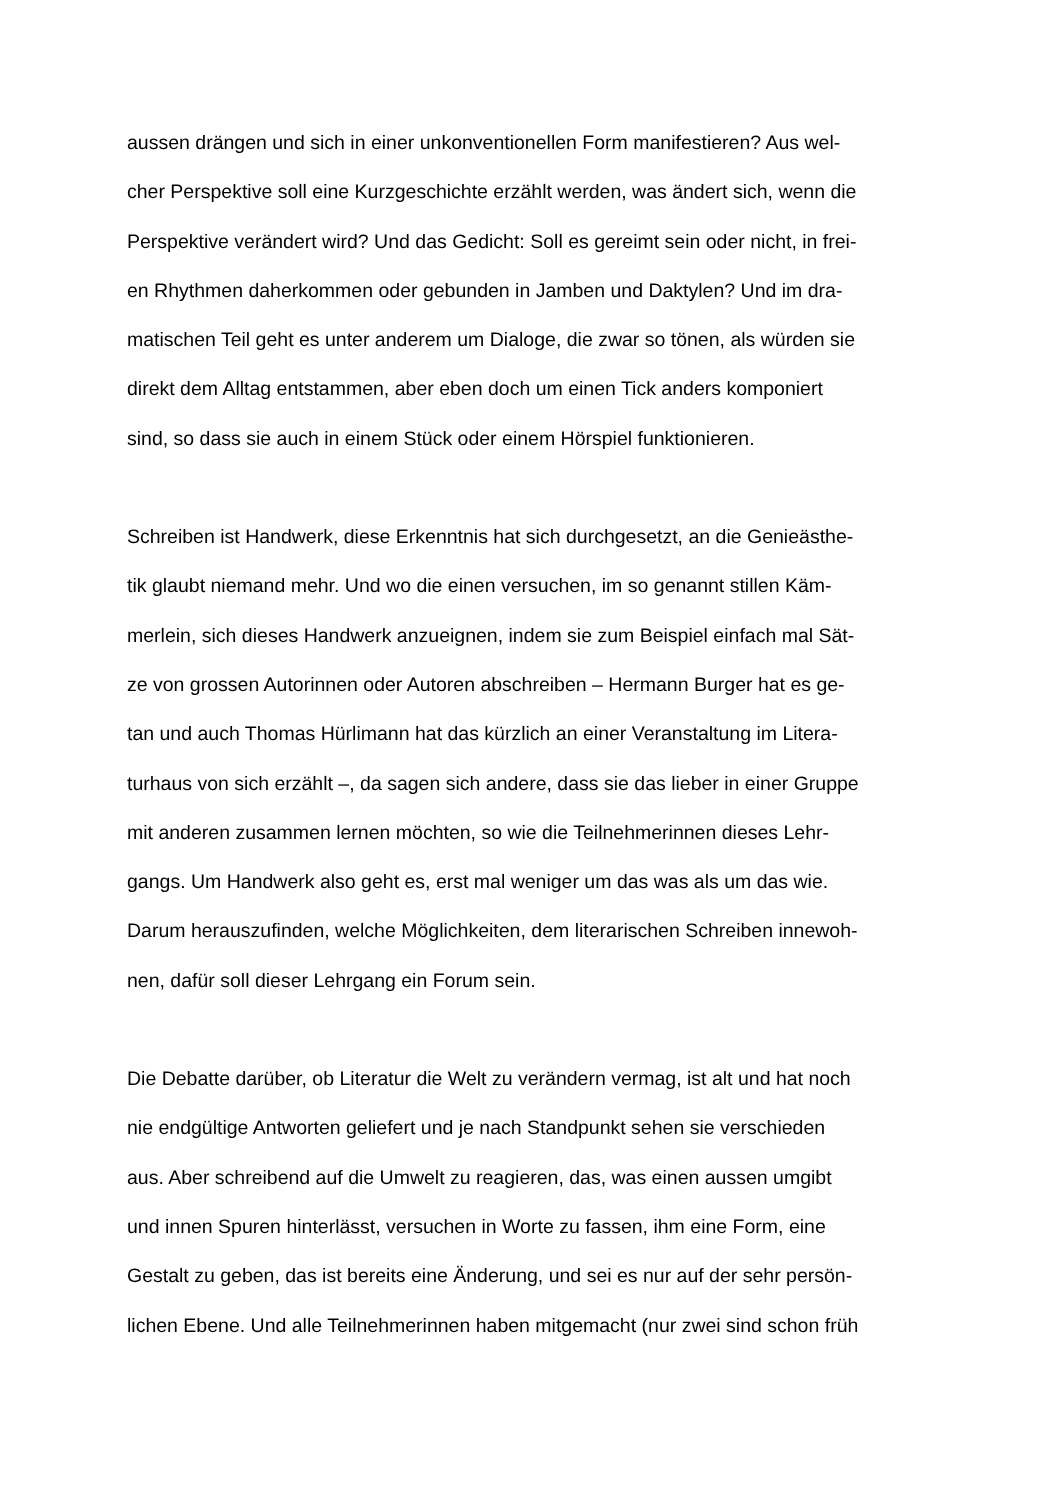aussen drängen und sich in einer unkonventionellen Form manifestieren? Aus wel-
cher Perspektive soll eine Kurzgeschichte erzählt werden, was ändert sich, wenn die
Perspektive verändert wird? Und das Gedicht: Soll es gereimt sein oder nicht, in frei-
en Rhythmen daherkommen oder gebunden in Jamben und Daktylen? Und im dra-
matischen Teil geht es unter anderem um Dialoge, die zwar so tönen, als würden sie
direkt dem Alltag entstammen, aber eben doch um einen Tick anders komponiert
sind, so dass sie auch in einem Stück oder einem Hörspiel funktionieren.
Schreiben ist Handwerk, diese Erkenntnis hat sich durchgesetzt, an die Genieästhe-
tik glaubt niemand mehr. Und wo die einen versuchen, im so genannt stillen Käm-
merlein, sich dieses Handwerk anzueignen, indem sie zum Beispiel einfach mal Sät-
ze von grossen Autorinnen oder Autoren abschreiben – Hermann Burger hat es ge-
tan und auch Thomas Hürlimann hat das kürzlich an einer Veranstaltung im Litera-
turhaus von sich erzählt –, da sagen sich andere, dass sie das lieber in einer Gruppe
mit anderen zusammen lernen möchten, so wie die Teilnehmerinnen dieses Lehr-
gangs. Um Handwerk also geht es, erst mal weniger um das was als um das wie.
Darum herauszufinden, welche Möglichkeiten, dem literarischen Schreiben innewoh-
nen, dafür soll dieser Lehrgang ein Forum sein.
Die Debatte darüber, ob Literatur die Welt zu verändern vermag, ist alt und hat noch
nie endgültige Antworten geliefert und je nach Standpunkt sehen sie verschieden
aus. Aber schreibend auf die Umwelt zu reagieren, das, was einen aussen umgibt
und innen Spuren hinterlässt, versuchen in Worte zu fassen, ihm eine Form, eine
Gestalt zu geben, das ist bereits eine Änderung, und sei es nur auf der sehr persön-
lichen Ebene. Und alle Teilnehmerinnen haben mitgemacht (nur zwei sind schon früh